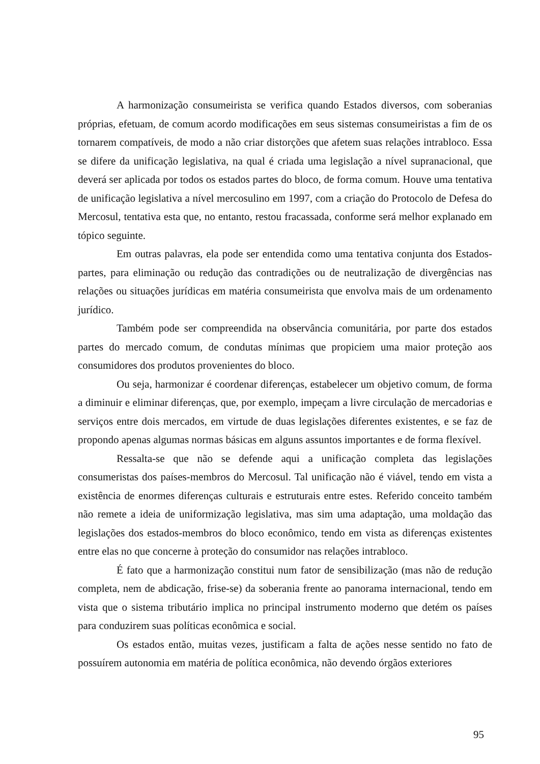A harmonização consumeirista se verifica quando Estados diversos, com soberanias próprias, efetuam, de comum acordo modificações em seus sistemas consumeiristas a fim de os tornarem compatíveis, de modo a não criar distorções que afetem suas relações intrabloco. Essa se difere da unificação legislativa, na qual é criada uma legislação a nível supranacional, que deverá ser aplicada por todos os estados partes do bloco, de forma comum. Houve uma tentativa de unificação legislativa a nível mercosulino em 1997, com a criação do Protocolo de Defesa do Mercosul, tentativa esta que, no entanto, restou fracassada, conforme será melhor explanado em tópico seguinte.
Em outras palavras, ela pode ser entendida como uma tentativa conjunta dos Estados-partes, para eliminação ou redução das contradições ou de neutralização de divergências nas relações ou situações jurídicas em matéria consumeirista que envolva mais de um ordenamento jurídico.
Também pode ser compreendida na observância comunitária, por parte dos estados partes do mercado comum, de condutas mínimas que propiciem uma maior proteção aos consumidores dos produtos provenientes do bloco.
Ou seja, harmonizar é coordenar diferenças, estabelecer um objetivo comum, de forma a diminuir e eliminar diferenças, que, por exemplo, impeçam a livre circulação de mercadorias e serviços entre dois mercados, em virtude de duas legislações diferentes existentes, e se faz de propondo apenas algumas normas básicas em alguns assuntos importantes e de forma flexível.
Ressalta-se que não se defende aqui a unificação completa das legislações consumeristas dos países-membros do Mercosul. Tal unificação não é viável, tendo em vista a existência de enormes diferenças culturais e estruturais entre estes. Referido conceito também não remete a ideia de uniformização legislativa, mas sim uma adaptação, uma moldação das legislações dos estados-membros do bloco econômico, tendo em vista as diferenças existentes entre elas no que concerne à proteção do consumidor nas relações intrabloco.
É fato que a harmonização constitui num fator de sensibilização (mas não de redução completa, nem de abdicação, frise-se) da soberania frente ao panorama internacional, tendo em vista que o sistema tributário implica no principal instrumento moderno que detém os países para conduzirem suas políticas econômica e social.
Os estados então, muitas vezes, justificam a falta de ações nesse sentido no fato de possuírem autonomia em matéria de política econômica, não devendo órgãos exteriores
95